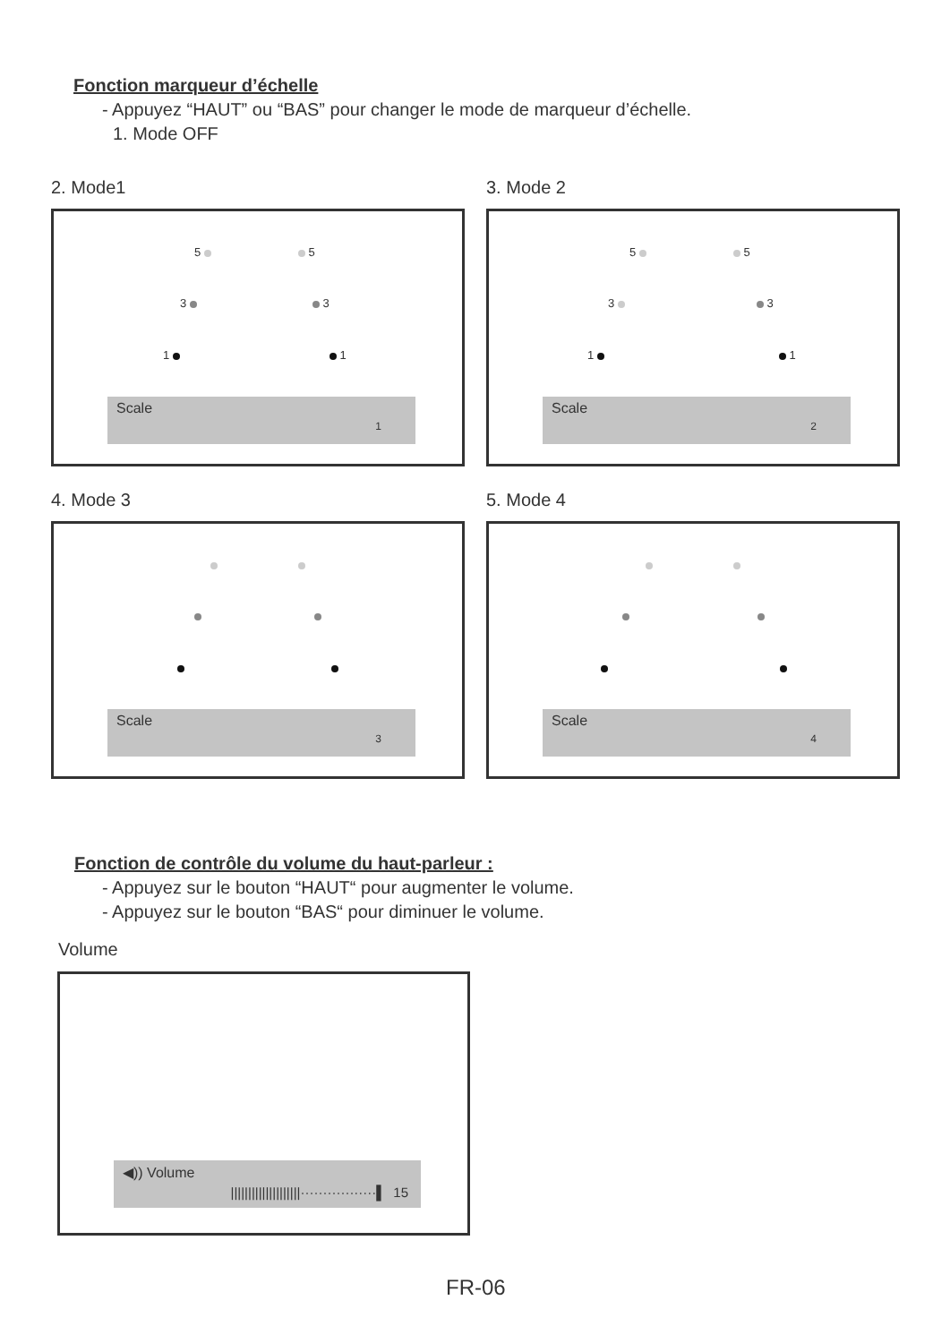Fonction marqueur d’échelle
- Appuyez “HAUT” ou “BAS” pour changer le mode de marqueur d’échelle.
1. Mode OFF
2. Mode1
5 5
3 3
1 1
Scale
1
3. Mode 2
5 5
3 3
1 1
Scale
2
4. Mode 3
Scale
3
5. Mode 4
Scale
4
Fonction de contrôle du volume du haut-parleur :
- Appuyez sur le bouton “HAUT“ pour augmenter le volume.
- Appuyez sur le bouton “BAS“ pour diminuer le volume.
Volume
◀)) Volume
||||||||||||||||||||·················▌ 15
FR-06